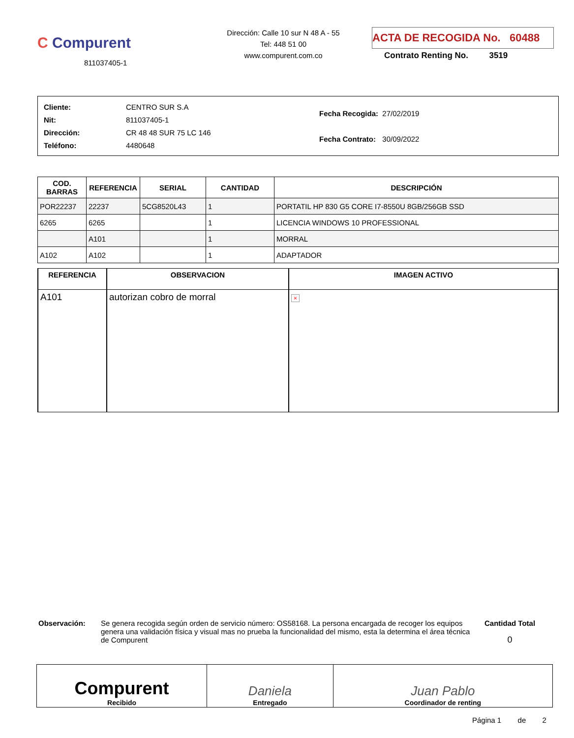C Compurent
811037405-1
Dirección: Calle 10 sur N 48 A - 55
Tel: 448 51 00
www.compurent.com.co
ACTA DE RECOGIDA No. 60488
Contrato Renting No. 3519
| Cliente: | CENTRO SUR S.A |
| Nit: | 811037405-1 |
| Dirección: | CR 48 48 SUR 75 LC 146 |
| Teléfono: | 4480648 |
| Fecha Recogida: | 27/02/2019 |
| Fecha Contrato: | 30/09/2022 |
| COD. BARRAS | REFERENCIA | SERIAL | CANTIDAD | DESCRIPCIÓN |
| --- | --- | --- | --- | --- |
| POR22237 | 22237 | 5CG8520L43 | 1 | PORTATIL HP 830 G5 CORE I7-8550U 8GB/256GB SSD |
| 6265 | 6265 | | 1 | LICENCIA WINDOWS 10 PROFESSIONAL |
| | A101 | | 1 | MORRAL |
| A102 | A102 | | 1 | ADAPTADOR |
| REFERENCIA | OBSERVACION | IMAGEN ACTIVO |
| --- | --- | --- |
| A101 | autorizan cobro de morral | × |
Observación: Se genera recogida según orden de servicio número: OS58168. La persona encargada de recoger los equipos genera una validación física y visual mas no prueba la funcionalidad del mismo, esta la determina el área técnica de Compurent
Cantidad Total
0
| Compurent Recibido | Daniela Entregado | Juan Pablo Coordinador de renting |
Página 1 de 2